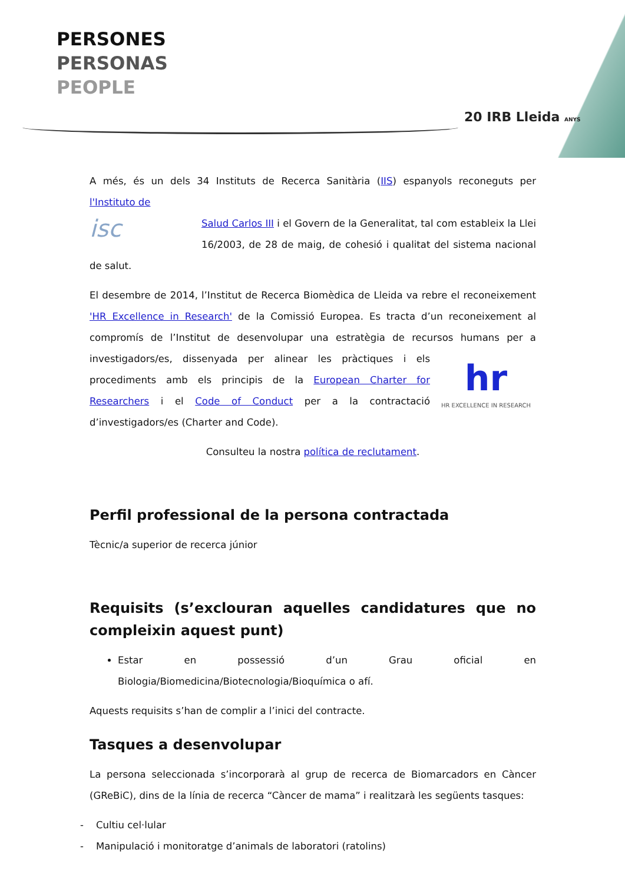PERSONES
PERSONAS
PEOPLE
20 IRB Lleida ANYS
A més, és un dels 34 Instituts de Recerca Sanitària (IIS) espanyols reconeguts per l'Instituto de
isc Salud Carlos III i el Govern de la Generalitat, tal com estableix la Llei 16/2003, de 28 de maig, de cohesió i qualitat del sistema nacional de salut.
El desembre de 2014, l’Institut de Recerca Biomèdica de Lleida va rebre el reconeixement 'HR Excellence in Research' de la Comissió Europea. Es tracta d’un reconeixement al compromís de l’Institut de desenvolupar una estratègia de recursos humans per a investigadors/es, dissenyada hr
HR EXCELLENCE IN RESEARCH per alinear les pràctiques i els procediments amb els principis de la European Charter for Researchers i el Code of Conduct per a la contractació d’investigadors/es (Charter and Code).
Consulteu la nostra política de reclutament.
Perfil professional de la persona contractada
Tècnic/a superior de recerca júnior
Requisits (s’exclouran aquelles candidatures que no compleixin aquest punt)
Estar en possessió d’un Grau oficial en Biologia/Biomedicina/Biotecnologia/Bioquímica o afí.
Aquests requisits s’han de complir a l’inici del contracte.
Tasques a desenvolupar
La persona seleccionada s’incorporarà al grup de recerca de Biomarcadors en Càncer (GReBiC), dins de la línia de recerca “Càncer de mama” i realitzarà les següents tasques:
- Cultiu cel·lular
- Manipulació i monitoratge d’animals de laboratori (ratolins)